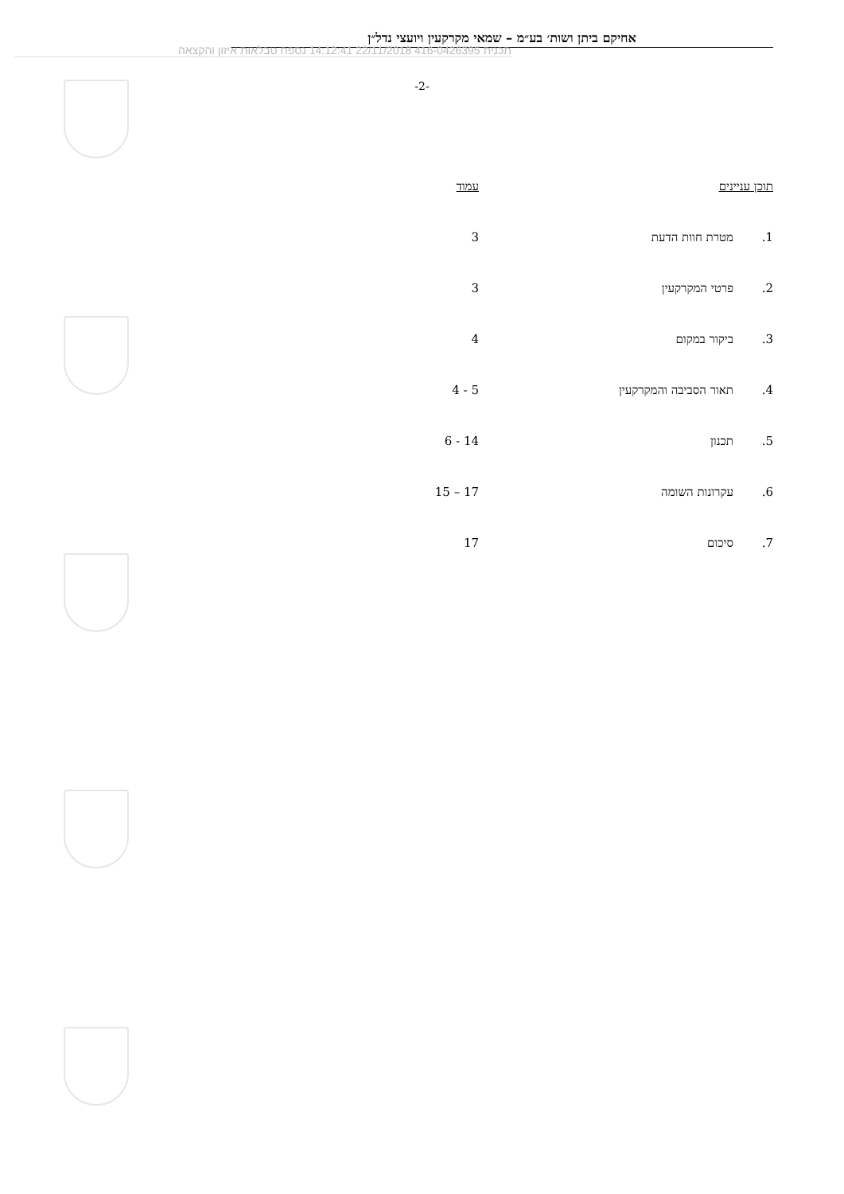אחיקם ביתן ושות׳ בע״מ – שמאי מקרקעין ויועצי נדל״ן
תכנית 416-0426395 22/11/2018 14:12:41 נספח טבלאות איזון והקצאה
-2-
תוכן עניינים עמוד
1. מטרת חוות הדעת 3
2. פרטי המקרקעין 3
3. ביקור במקום 4
4. תאור הסביבה והמקרקעין 5 - 4
5. תכנון 14 - 6
6. עקרונות השומה 17 – 15
7. סיכום 17